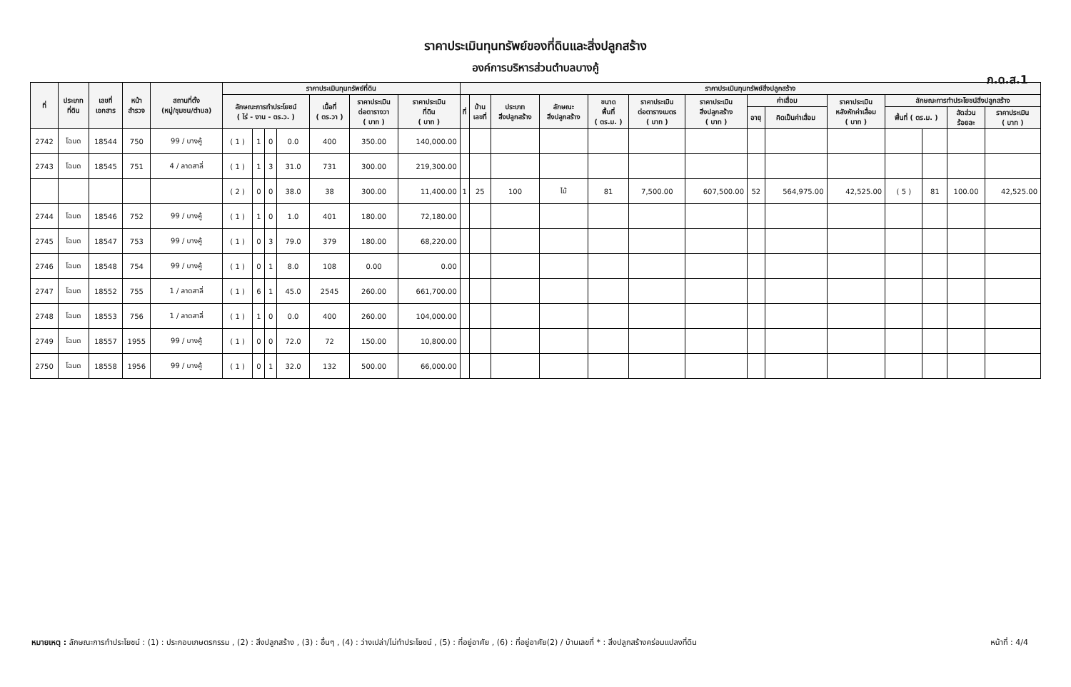ภ.ด.ส.1
ราคาประเมินทุนทรัพย์ของที่ดินและสิ่งปลูกสร้าง
องค์การบริหารส่วนตำบลบางคู้
| ที่ | ประเภท ที่ดิน | เลขที่ เอกสาร | หน้า สำรวจ | สถานที่ตั้ง (หมู่/ชุมชน/ตำบล) | ราคาประเมินทุนทรัพย์ที่ดิน | | | | | | | ราคาประเมินทุนทรัพย์สิ่งปลูกสร้าง | | | | | | | | | | | | | |
| --- | --- | --- | --- | --- | --- | --- | --- | --- | --- | --- | --- | --- | --- | --- | --- | --- | --- | --- | --- | --- | --- | --- | --- | --- | --- |
| | | | | | ลักษณะการทำประโยชน์ ( ไร่ - งาน - ตร.ว. ) | | | | เนื้อที่ ( ตร.วา ) | ราคาประเมิน ต่อตารางวา ( บาท ) | ราคาประเมิน ที่ดิน ( บาท ) | ที่ | บ้าน เลขที่ | ประเภท สิ่งปลูกสร้าง | ลักษณะ สิ่งปลูกสร้าง | ขนาด พื้นที่ ( ตร.ม. ) | ราคาประเมิน ต่อตารางเมตร ( บาท ) | ราคาประเมิน สิ่งปลูกสร้าง ( บาท ) | ค่าเสื่อม | | ราคาประเมิน หลังหักค่าเสื่อม ( บาท ) | ลักษณะการทำประโยชน์สิ่งปลูกสร้าง | | | |
| | | | | | | | | | | | | | | | | | | | อายุ | คิดเป็นค่าเสื่อม | | พื้นที่ ( ตร.ม. ) | | สัดส่วน ร้อยละ | ราคาประเมิน ( บาท ) |
| 2742 | โฉนด | 18544 | 750 | 99 / บางคู้ | ( 1 ) | 1 | 0 | 0.0 | 400 | 350.00 | 140,000.00 | | | | | | | | | | | | | | |
| 2743 | โฉนด | 18545 | 751 | 4 / ลาดสาลี่ | ( 1 ) | 1 | 3 | 31.0 | 731 | 300.00 | 219,300.00 | | | | | | | | | | | | | | |
| | | | | | ( 2 ) | 0 | 0 | 38.0 | 38 | 300.00 | 11,400.00 | 1 | 25 | 100 | ไม้ | 81 | 7,500.00 | 607,500.00 | 52 | 564,975.00 | 42,525.00 | ( 5 ) | 81 | 100.00 | 42,525.00 |
| 2744 | โฉนด | 18546 | 752 | 99 / บางคู้ | ( 1 ) | 1 | 0 | 1.0 | 401 | 180.00 | 72,180.00 | | | | | | | | | | | | | | |
| 2745 | โฉนด | 18547 | 753 | 99 / บางคู้ | ( 1 ) | 0 | 3 | 79.0 | 379 | 180.00 | 68,220.00 | | | | | | | | | | | | | | |
| 2746 | โฉนด | 18548 | 754 | 99 / บางคู้ | ( 1 ) | 0 | 1 | 8.0 | 108 | 0.00 | 0.00 | | | | | | | | | | | | | | |
| 2747 | โฉนด | 18552 | 755 | 1 / ลาดสาลี่ | ( 1 ) | 6 | 1 | 45.0 | 2545 | 260.00 | 661,700.00 | | | | | | | | | | | | | | |
| 2748 | โฉนด | 18553 | 756 | 1 / ลาดสาลี่ | ( 1 ) | 1 | 0 | 0.0 | 400 | 260.00 | 104,000.00 | | | | | | | | | | | | | | |
| 2749 | โฉนด | 18557 | 1955 | 99 / บางคู้ | ( 1 ) | 0 | 0 | 72.0 | 72 | 150.00 | 10,800.00 | | | | | | | | | | | | | | |
| 2750 | โฉนด | 18558 | 1956 | 99 / บางคู้ | ( 1 ) | 0 | 1 | 32.0 | 132 | 500.00 | 66,000.00 | | | | | | | | | | | | | | |
หมายเหตุ : ลักษณะการทำประโยชน์ : (1) : ประกอบเกษตรกรรม , (2) : สิ่งปลูกสร้าง , (3) : อื่นๆ , (4) : ว่างเปล่า/ไม่ทำประโยชน์ , (5) : ที่อยู่อาศัย , (6) : ที่อยู่อาศัย(2) / บ้านเลขที่ * : สิ่งปลูกสร้างคร่อมแปลงที่ดิน หน้าที่ : 4/4